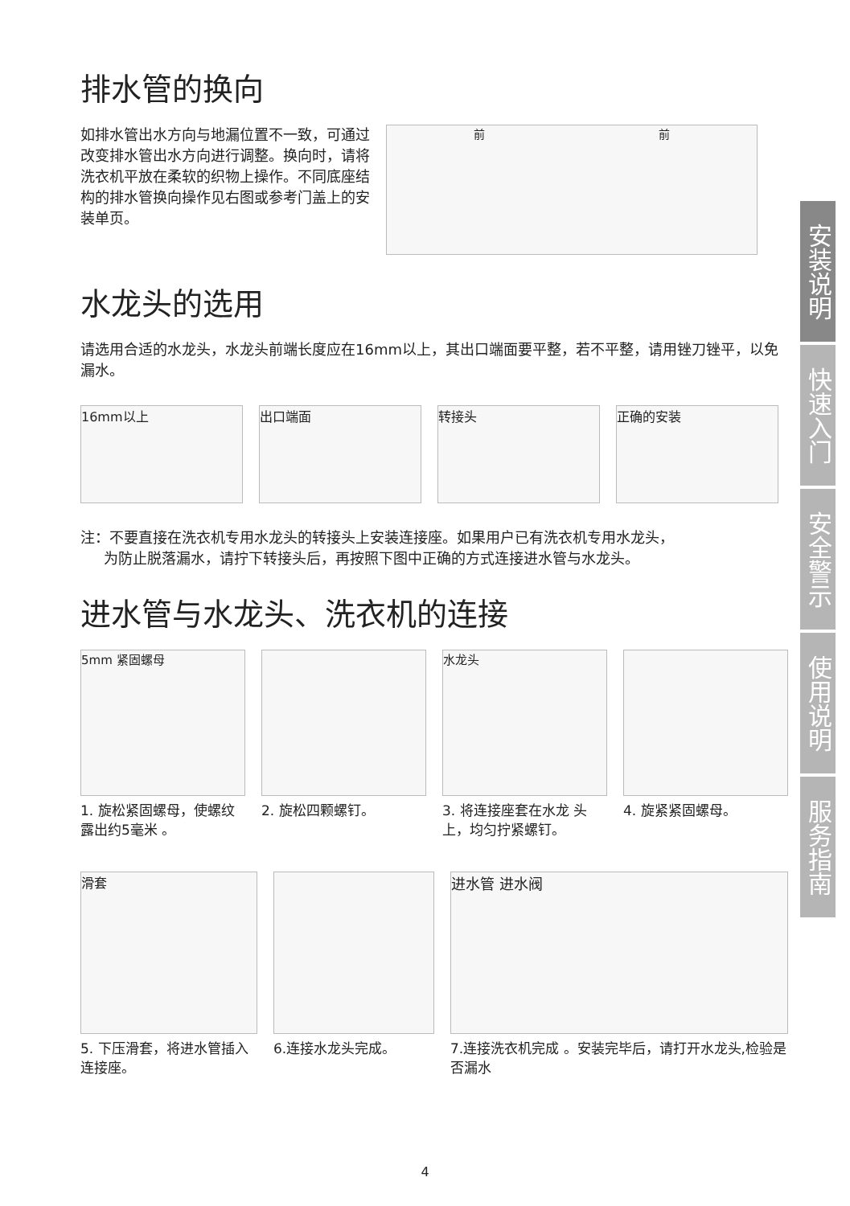排水管的换向
如排水管出水方向与地漏位置不一致，可通过改变排水管出水方向进行调整。换向时，请将洗衣机平放在柔软的织物上操作。不同底座结构的排水管换向操作见右图或参考门盖上的安装单页。
前 前
水龙头的选用
请选用合适的水龙头，水龙头前端长度应在16mm以上，其出口端面要平整，若不平整，请用锉刀锉平，以免漏水。
16mm以上 出口端面 转接头 正确的安装
注：不要直接在洗衣机专用水龙头的转接头上安装连接座。如果用户已有洗衣机专用水龙头，
为防止脱落漏水，请拧下转接头后，再按照下图中正确的方式连接进水管与水龙头。
进水管与水龙头、洗衣机的连接
5mm 紧固螺母
1. 旋松紧固螺母，使螺纹露出约5毫米 。
2. 旋松四颗螺钉。
水龙头
3. 将连接座套在水龙 头上，均匀拧紧螺钉。
4. 旋紧紧固螺母。
滑套
5. 下压滑套，将进水管插入连接座。
6.连接水龙头完成。
进水管 进水阀
7.连接洗衣机完成 。安装完毕后，请打开水龙头,检验是否漏水
安装说明
快速入门
安全警示
使用说明
服务指南
4